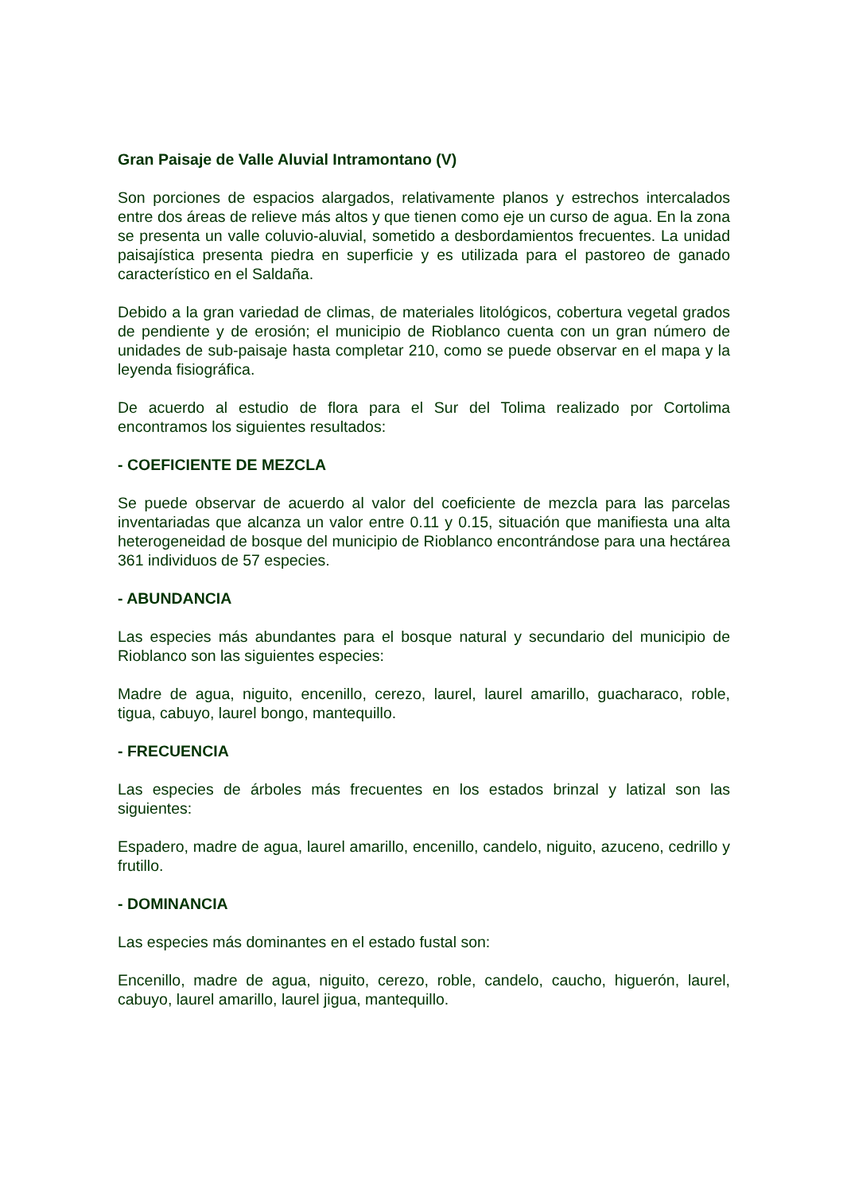Gran Paisaje de Valle Aluvial Intramontano (V)
Son porciones de espacios alargados, relativamente planos y estrechos intercalados entre dos áreas de relieve más altos y que tienen como eje un curso de agua. En la zona se presenta un valle coluvio-aluvial, sometido a desbordamientos frecuentes. La unidad paisajística presenta piedra en superficie y es utilizada para el pastoreo de ganado característico en el Saldaña.
Debido a la gran variedad de climas, de materiales litológicos, cobertura vegetal grados de pendiente y de erosión; el municipio de Rioblanco cuenta con un gran número de unidades de sub-paisaje hasta completar 210, como se puede observar en el mapa y la leyenda fisiográfica.
De acuerdo al estudio de flora para el Sur del Tolima realizado por Cortolima encontramos los siguientes resultados:
- COEFICIENTE DE MEZCLA
Se puede observar de acuerdo al valor del coeficiente de mezcla para las parcelas inventariadas que alcanza un valor entre 0.11 y 0.15, situación que manifiesta una alta heterogeneidad de bosque del municipio de Rioblanco encontrándose para una hectárea 361 individuos de 57 especies.
- ABUNDANCIA
Las especies más abundantes para el bosque natural y secundario del municipio de Rioblanco son las siguientes especies:
Madre de agua, niguito, encenillo, cerezo, laurel, laurel amarillo, guacharaco, roble, tigua, cabuyo, laurel bongo, mantequillo.
- FRECUENCIA
Las especies de árboles más frecuentes en los estados brinzal y latizal son las siguientes:
Espadero, madre de agua, laurel amarillo, encenillo, candelo, niguito, azuceno, cedrillo y frutillo.
- DOMINANCIA
Las especies más dominantes en el estado fustal son:
Encenillo, madre de agua, niguito, cerezo, roble, candelo, caucho, higuerón, laurel, cabuyo, laurel amarillo, laurel jigua, mantequillo.